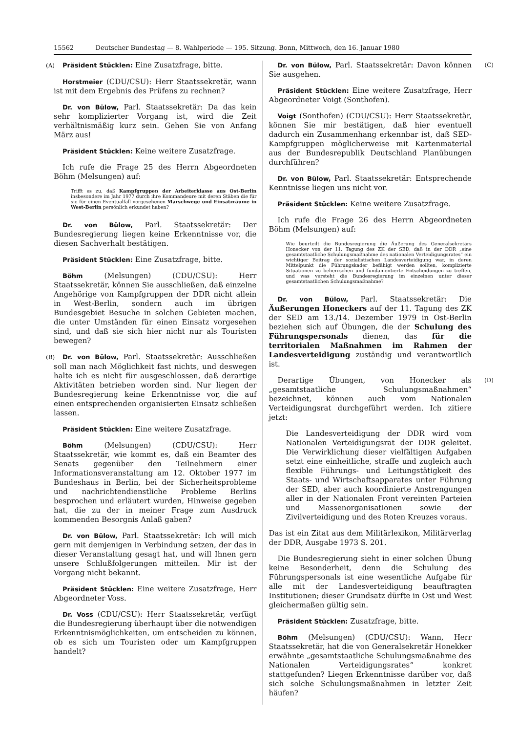15562 Deutscher Bundestag — 8. Wahlperiode — 195. Sitzung. Bonn, Mittwoch, den 16. Januar 1980
(A) Präsident Stücklen: Eine Zusatzfrage, bitte.
Horstmeier (CDU/CSU): Herr Staatssekretär, wann ist mit dem Ergebnis des Prüfens zu rechnen?
Dr. von Bülow, Parl. Staatssekretär: Da das kein sehr komplizierter Vorgang ist, wird die Zeit verhältnismäßig kurz sein. Gehen Sie von Anfang März aus!
Präsident Stücklen: Keine weitere Zusatzfrage.
Ich rufe die Frage 25 des Herrn Abgeordneten Böhm (Melsungen) auf:
Trifft es zu, daß Kampfgruppen der Arbeiterklasse aus Ost-Berlin insbesondere im Jahr 1977 durch ihre Kommandeure mit deren Stäben die für sie für einen Eventualfall vorgesehenen Marschwege und Einsatzräume in West-Berlin persönlich erkundet haben?
Dr. von Bülow, Parl. Staatssekretär: Der Bundesregierung liegen keine Erkenntnisse vor, die diesen Sachverhalt bestätigen.
Präsident Stücklen: Eine Zusatzfrage, bitte.
Böhm (Melsungen) (CDU/CSU): Herr Staatssekretär, können Sie ausschließen, daß einzelne Angehörige von Kampfgruppen der DDR nicht allein in West-Berlin, sondern auch im übrigen Bundesgebiet Besuche in solchen Gebieten machen, die unter Umständen für einen Einsatz vorgesehen sind, und daß sie sich hier nicht nur als Touristen bewegen?
(B) Dr. von Bülow, Parl. Staatssekretär: Ausschließen soll man nach Möglichkeit fast nichts, und deswegen halte ich es nicht für ausgeschlossen, daß derartige Aktivitäten betrieben worden sind. Nur liegen der Bundesregierung keine Erkenntnisse vor, die auf einen entsprechenden organisierten Einsatz schließen lassen.
Präsident Stücklen: Eine weitere Zusatzfrage.
Böhm (Melsungen) (CDU/CSU): Herr Staatssekretär, wie kommt es, daß ein Beamter des Senats gegenüber den Teilnehmern einer Informationsveranstaltung am 12. Oktober 1977 im Bundeshaus in Berlin, bei der Sicherheitsprobleme und nachrichtendienstliche Probleme Berlins besprochen und erläutert wurden, Hinweise gegeben hat, die zu der in meiner Frage zum Ausdruck kommenden Besorgnis Anlaß gaben?
Dr. von Bülow, Parl. Staatssekretär: Ich will mich gern mit demjenigen in Verbindung setzen, der das in dieser Veranstaltung gesagt hat, und will Ihnen gern unsere Schlußfolgerungen mitteilen. Mir ist der Vorgang nicht bekannt.
Präsident Stücklen: Eine weitere Zusatzfrage, Herr Abgeordneter Voss.
Dr. Voss (CDU/CSU): Herr Staatssekretär, verfügt die Bundesregierung überhaupt über die notwendigen Erkenntnismöglichkeiten, um entscheiden zu können, ob es sich um Touristen oder um Kampfgruppen handelt?
(C) Dr. von Bülow, Parl. Staatssekretär: Davon können Sie ausgehen.
Präsident Stücklen: Eine weitere Zusatzfrage, Herr Abgeordneter Voigt (Sonthofen).
Voigt (Sonthofen) (CDU/CSU): Herr Staatssekretär, können Sie mir bestätigen, daß hier eventuell dadurch ein Zusammenhang erkennbar ist, daß SED-Kampfgruppen möglicherweise mit Kartenmaterial aus der Bundesrepublik Deutschland Planübungen durchführen?
Dr. von Bülow, Parl. Staatssekretär: Entsprechende Kenntnisse liegen uns nicht vor.
Präsident Stücklen: Keine weitere Zusatzfrage.
Ich rufe die Frage 26 des Herrn Abgeordneten Böhm (Melsungen) auf:
Wie beurteilt die Bundesregierung die Äußerung des Generalsekretärs Honecker von der 11. Tagung des ZK der SED, daß in der DDR „eine gesamtstaatliche Schulungsmaßnahme des nationalen Verteidigungsrates“ ein wichtiger Beitrag der sozialistischen Landesverteidigung war, in deren Mittelpunkt die Führungskader befähigt werden sollten, komplizierte Situationen zu beherrschen und fundamentierte Entscheidungen zu treffen, und was versteht die Bundesregierung im einzelnen unter dieser gesamtstaatlichen Schulungsmaßnahme?
Dr. von Bülow, Parl. Staatssekretär: Die Äußerungen Honeckers auf der 11. Tagung des ZK der SED am 13./14. Dezember 1979 in Ost-Berlin beziehen sich auf Übungen, die der Schulung des Führungspersonals dienen, das für die territorialen Maßnahmen im Rahmen der Landesverteidigung zuständig und verantwortlich ist.
(D) Derartige Übungen, von Honecker als „gesamtstaatliche Schulungsmaßnahmen“ bezeichnet, können auch vom Nationalen Verteidigungsrat durchgeführt werden. Ich zitiere jetzt:
Die Landesverteidigung der DDR wird vom Nationalen Verteidigungsrat der DDR geleitet. Die Verwirklichung dieser vielfältigen Aufgaben setzt eine einheitliche, straffe und zugleich auch flexible Führungs- und Leitungstätigkeit des Staats- und Wirtschaftsapparates unter Führung der SED, aber auch koordinierte Anstrengungen aller in der Nationalen Front vereinten Parteien und Massenorganisationen sowie der Zivilverteidigung und des Roten Kreuzes voraus.
Das ist ein Zitat aus dem Militärlexikon, Militärverlag der DDR, Ausgabe 1973 S. 201.
Die Bundesregierung sieht in einer solchen Übung keine Besonderheit, denn die Schulung des Führungspersonals ist eine wesentliche Aufgabe für alle mit der Landesverteidigung beauftragten Institutionen; dieser Grundsatz dürfte in Ost und West gleichermaßen gültig sein.
Präsident Stücklen: Zusatzfrage, bitte.
Böhm (Melsungen) (CDU/CSU): Wann, Herr Staatssekretär, hat die von Generalsekretär Honekker erwähnte „gesamtstaatliche Schulungsmaßnahme des Nationalen Verteidigungsrates“ konkret stattgefunden? Liegen Erkenntnisse darüber vor, daß sich solche Schulungsmaßnahmen in letzter Zeit häufen?